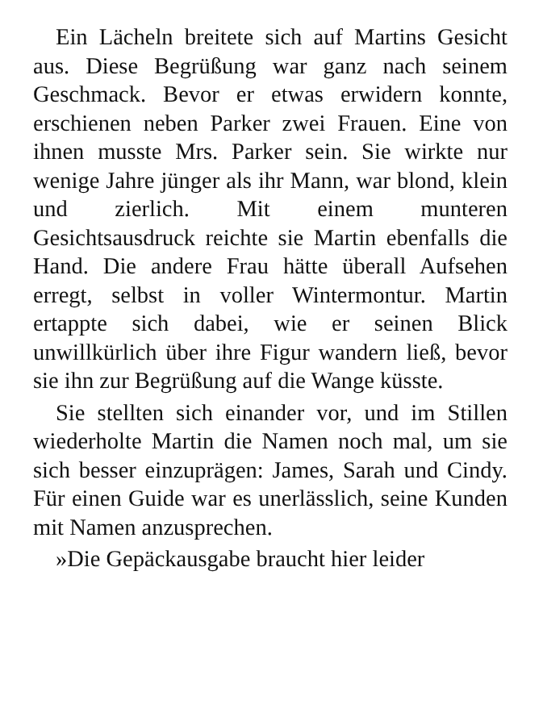Ein Lächeln breitete sich auf Martins Gesicht aus. Diese Begrüßung war ganz nach seinem Geschmack. Bevor er etwas erwidern konnte, erschienen neben Parker zwei Frauen. Eine von ihnen musste Mrs. Parker sein. Sie wirkte nur wenige Jahre jünger als ihr Mann, war blond, klein und zierlich. Mit einem munteren Gesichtsausdruck reichte sie Martin ebenfalls die Hand. Die andere Frau hätte überall Aufsehen erregt, selbst in voller Wintermontur. Martin ertappte sich dabei, wie er seinen Blick unwillkürlich über ihre Figur wandern ließ, bevor sie ihn zur Begrüßung auf die Wange küsste.
Sie stellten sich einander vor, und im Stillen wiederholte Martin die Namen noch mal, um sie sich besser einzuprägen: James, Sarah und Cindy. Für einen Guide war es unerlässlich, seine Kunden mit Namen anzusprechen.
»Die Gepäckausgabe braucht hier leider